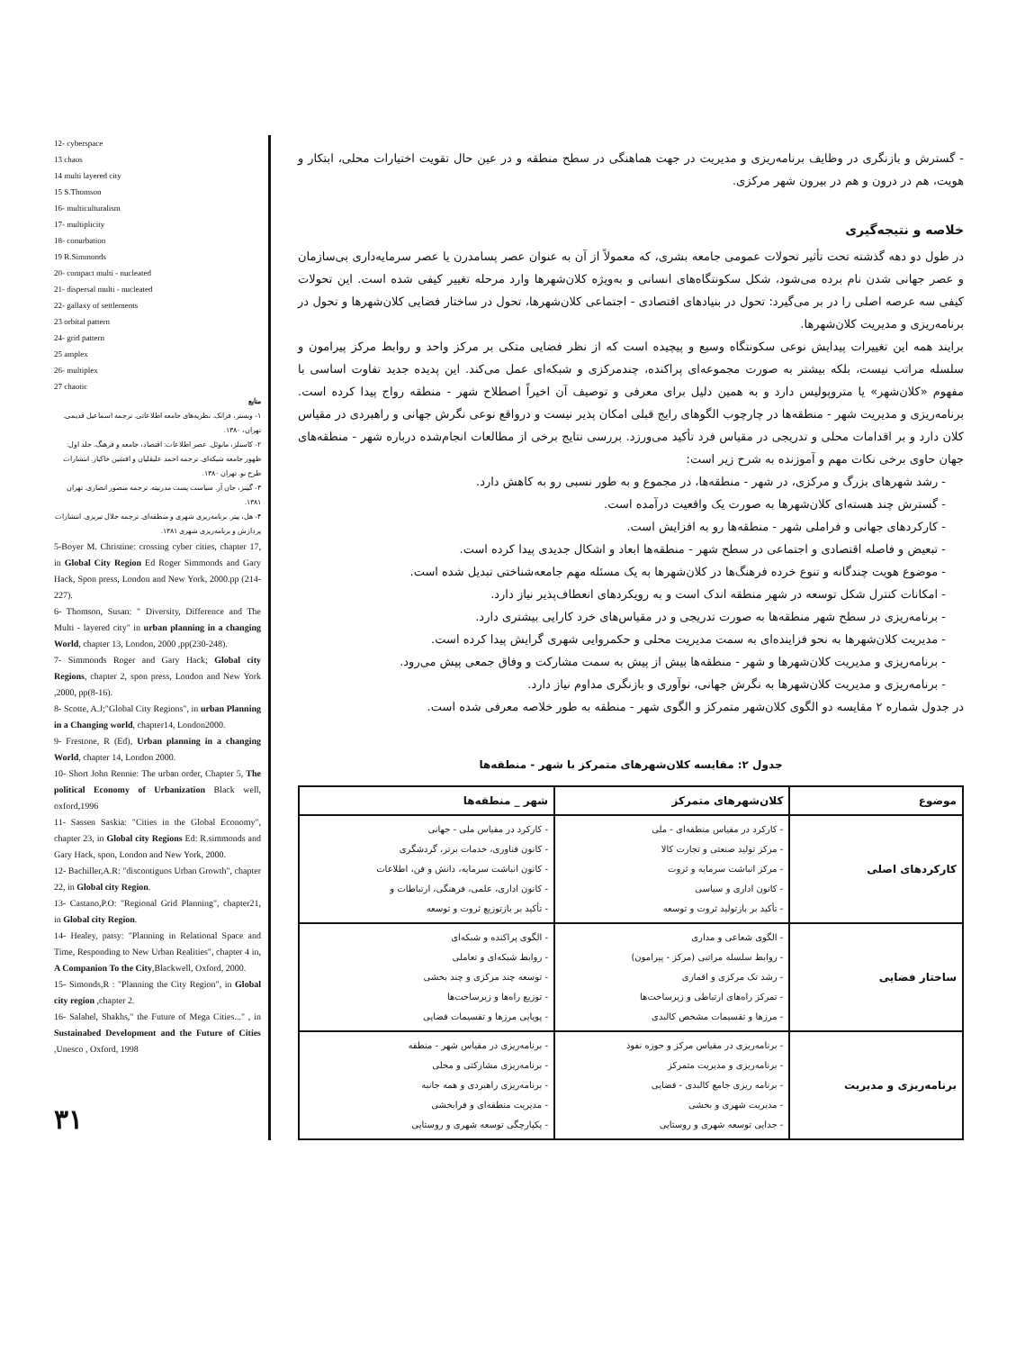12- cyberspace
13 chaos
14 multi layered city
15 S.Thomson
16- multiculturalism
17- multiplicity
18- conurbation
19 R.Simmonds
20- compact multi - nucleated
21- dispersal multi - nucleated
22- gallaxy of settlements
23 orbital pattern
24- grid pattern
25 amplex
26- multiplex
27 chaotic
منابع
۱- وبستر، فرانک. نظریه‌های جامعه اطلاعاتی. ترجمه اسماعیل قدیمی. تهران، ۱۳۸۰.
۲- کاستلز، مانوئل. عصر اطلاعات: اقتصاد، جامعه و فرهنگ. جلد اول: ظهور جامعه شبکه‌ای. ترجمه احمد علیقلیان و افشین خاکباز. انتشارات طرح نو. تهران ۱۳۸۰.
۳- گیبنز، جان آر. سیاست پست مدرنیته. ترجمه منصور انصاری. تهران ۱۳۸۱.
۴- هل، پیتر. برنامه‌ریزی شهری و منطقه‌ای. ترجمه جلال تبریزی. انتشارات پردازش و برنامه‌ریزی شهری ۱۳۸۱.
5-Boyer M. Christine: crossing cyber cities, chapter 17, in Global City Region Ed Roger Simmonds and Gary Hack, Spon press, London and New York, 2000.pp (214-227).
6- Thomson, Susan: " Diversity, Difference and The Multi - layered city" in urban planning in a changing World, chapter 13, London, 2000 ,pp(230-248).
7- Simmonds Roger and Gary Hack; Global city Regions, chapter 2, spon press, London and New York ,2000, pp(8-16).
8- Scotte, A.J;"Global City Regions", in urban Planning in a Changing world, chapter14, London2000.
9- Frestone, R (Ed), Urban planning in a changing World, chapter 14, London 2000.
10- Short John Rennie: The urban order, Chapter 5, The political Economy of Urbanization Black well, oxford,1996
11- Sassen Saskia: "Cities in the Global Economy", chapter 23, in Global city Regions Ed: R.simmonds and Gary Hack, spon, London and New York, 2000.
12- Bachiller,A.R: "discontiguos Urban Growth", chapter 22, in Global city Region.
13- Castano,P.O: "Regional Grid Planning", chapter21, in Global city Region.
14- Healey, patsy: "Planning in Relational Space and Time, Responding to New Urban Realities", chapter 4 in, A Companion To the City,Blackwell, Oxford, 2000.
15- Simonds,R : "Planning the City Region", in Global city region ,chapter 2.
16- Salahel, Shakhs," the Future of Mega Cities..." , in Sustainabed Development and the Future of Cities ,Unesco , Oxford, 1998
۳۱
- گسترش و بازنگری در وظایف برنامه‌ریزی و مدیریت در جهت هماهنگی در سطح منطقه و در عین حال تقویت اختیارات محلی، ابتکار و هویت، هم در درون و هم در بیرون شهر مرکزی.
خلاصه و نتیجه‌گیری
در طول دو دهه گذشته تحت تأثیر تحولات عمومی جامعه بشری، که معمولاً از آن به عنوان عصر پسامدرن یا عصر سرمایه‌داری بی‌سازمان و عصر جهانی شدن نام برده می‌شود، شکل سکونتگاه‌های انسانی و به‌ویژه کلان‌شهرها وارد مرحله تغییر کیفی شده است. این تحولات کیفی سه عرصه اصلی را در بر می‌گیرد: تحول در بنیادهای اقتصادی - اجتماعی کلان‌شهرها، تحول در ساختار فضایی کلان‌شهرها و تحول در برنامه‌ریزی و مدیریت کلان‌شهرها.
برایند همه این تغییرات پیدایش نوعی سکونتگاه وسیع و پیچیده است که از نظر فضایی متکی بر مرکز واحد و روابط مرکز پیرامون و سلسله مراتب نیست، بلکه بیشتر به صورت مجموعه‌ای پراکنده، چندمرکزی و شبکه‌ای عمل می‌کند. این پدیده جدید تفاوت اساسی با مفهوم «کلان‌شهر» یا متروپولیس دارد و به همین دلیل برای معرفی و توصیف آن اخیراً اصطلاح شهر - منطقه رواج پیدا کرده است. برنامه‌ریزی و مدیریت شهر - منطقه‌ها در چارچوب الگوهای رایج قبلی امکان پذیر نیست و درواقع نوعی نگرش جهانی و راهبردی در مقیاس کلان دارد و بر اقدامات محلی و تدریجی در مقیاس فرد تأکید می‌ورزد. بررسی نتایج برخی از مطالعات انجام‌شده درباره شهر - منطقه‌های جهان حاوی برخی نکات مهم و آموزنده به شرح زیر است:
- رشد شهرهای بزرگ و مرکزی، در شهر - منطقه‌ها، در مجموع و به طور نسبی رو به کاهش دارد.
- گسترش چند هسته‌ای کلان‌شهرها به صورت یک واقعیت درآمده است.
- کارکردهای جهانی و فراملی شهر - منطقه‌ها رو به افزایش است.
- تبعیض و فاصله اقتصادی و اجتماعی در سطح شهر - منطقه‌ها ابعاد و اشکال جدیدی پیدا کرده است.
- موضوع هویت چندگانه و تنوع خرده فرهنگ‌ها در کلان‌شهرها به یک مسئله مهم جامعه‌شناختی تبدیل شده است.
- امکانات کنترل شکل توسعه در شهر منطقه اندک است و به رویکردهای انعطاف‌پذیر نیاز دارد.
- برنامه‌ریزی در سطح شهر منطقه‌ها به صورت تدریجی و در مقیاس‌های خرد کارایی بیشتری دارد.
- مدیریت کلان‌شهرها به نحو فزاینده‌ای به سمت مدیریت محلی و حکمروایی شهری گرایش پیدا کرده است.
- برنامه‌ریزی و مدیریت کلان‌شهرها و شهر - منطقه‌ها بیش از پیش به سمت مشارکت و وفاق جمعی پیش می‌رود.
- برنامه‌ریزی و مدیریت کلان‌شهرها به نگرش جهانی، نوآوری و بازنگری مداوم نیاز دارد.
در جدول شماره ۲ مقایسه دو الگوی کلان‌شهر متمرکز و الگوی شهر - منطقه به طور خلاصه معرفی شده است.
جدول ۲: مقایسه کلان‌شهرهای متمرکز با شهر - منطقه‌ها
| موضوع | کلان‌شهرهای متمرکز | شهر _ منطقه‌ها |
| --- | --- | --- |
| کارکردهای اصلی | - کارکرد در مقیاس منطقه‌ای - ملی - مرکز تولید صنعتی و تجارت کالا - مرکز انباشت سرمایه و ثروت - کانون اداری و سیاسی - تأکید بر بازتولید ثروت و توسعه | - کارکرد در مقیاس ملی - جهانی - کانون فناوری، خدمات برتر، گردشگری - کانون انباشت سرمایه، دانش و فن، اطلاعات - کانون اداری، علمی، فرهنگی، ارتباطات و - تأکید بر بازتوزیع ثروت و توسعه |
| ساختار فضایی | - الگوی شعاعی و مداری - روابط سلسله مراتبی (مرکز - پیرامون) - رشد تک مرکزی و اقماری - تمرکز راه‌های ارتباطی و زیرساخت‌ها - مرزها و تقسیمات مشخص کالبدی | - الگوی پراکنده و شبکه‌ای - روابط شبکه‌ای و تعاملی - توسعه چند مرکزی و چند بخشی - توزیع راه‌ها و زیرساخت‌ها - پویایی مرزها و تقسیمات فضایی |
| برنامه‌ریزی و مدیریت | - برنامه‌ریزی در مقیاس مرکز و حوزه نفوذ - برنامه‌ریزی و مدیریت متمرکز - برنامه ریزی جامع کالبدی - فضایی - مدیریت شهری و بخشی - جدایی توسعه شهری و روستایی | - برنامه‌ریزی در مقیاس شهر - منطقه - برنامه‌ریزی مشارکتی و محلی - برنامه‌ریزی راهبردی و همه جانبه - مدیریت منطقه‌ای و فرابخشی - یکپارچگی توسعه شهری و روستایی |